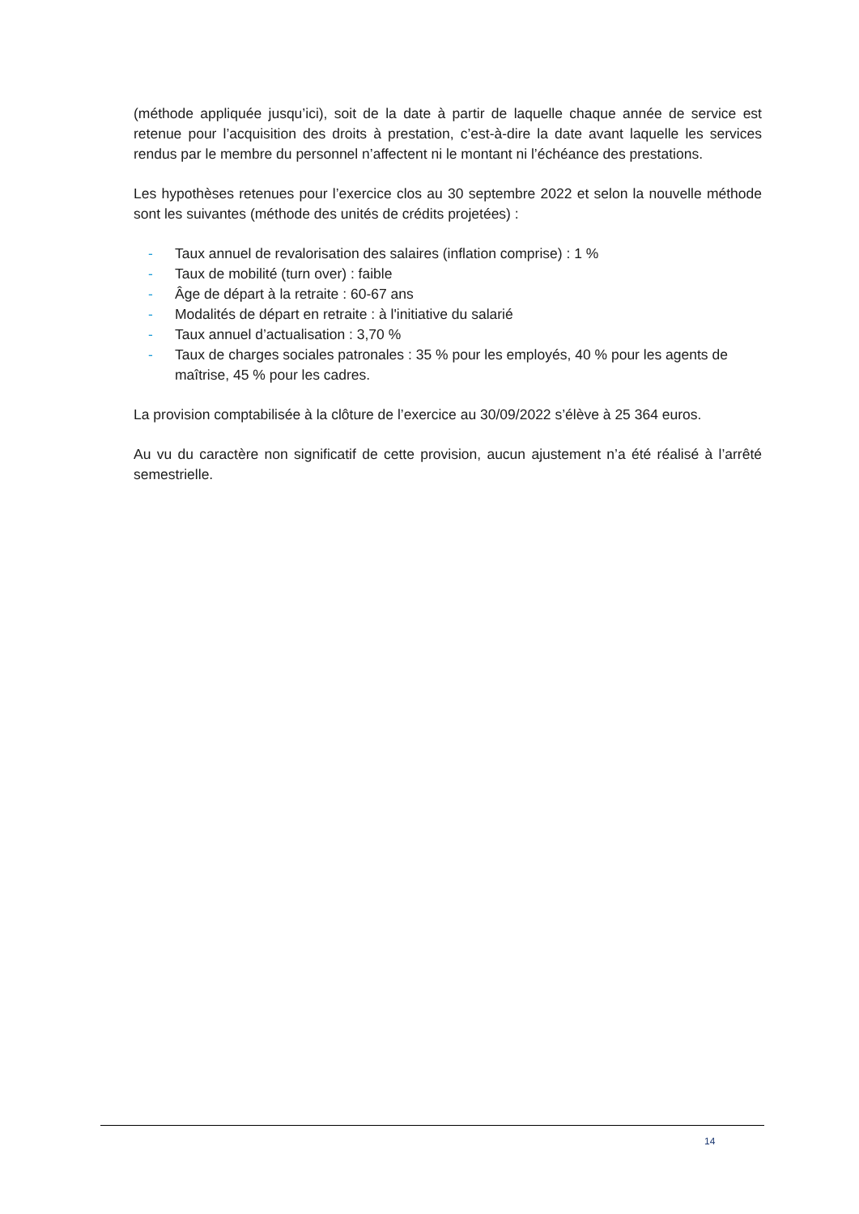(méthode appliquée jusqu’ici), soit de la date à partir de laquelle chaque année de service est retenue pour l’acquisition des droits à prestation, c’est-à-dire la date avant laquelle les services rendus par le membre du personnel n’affectent ni le montant ni l’échéance des prestations.
Les hypothèses retenues pour l’exercice clos au 30 septembre 2022 et selon la nouvelle méthode sont les suivantes (méthode des unités de crédits projetées) :
- Taux annuel de revalorisation des salaires (inflation comprise) : 1 %
- Taux de mobilité (turn over) : faible
- Âge de départ à la retraite : 60-67 ans
- Modalités de départ en retraite : à l'initiative du salarié
- Taux annuel d’actualisation : 3,70 %
- Taux de charges sociales patronales : 35 % pour les employés, 40 % pour les agents de maîtrise, 45 % pour les cadres.
La provision comptabilisée à la clôture de l’exercice au 30/09/2022 s’élève à 25 364 euros.
Au vu du caractère non significatif de cette provision, aucun ajustement n’a été réalisé à l’arrêté semestrielle.
14